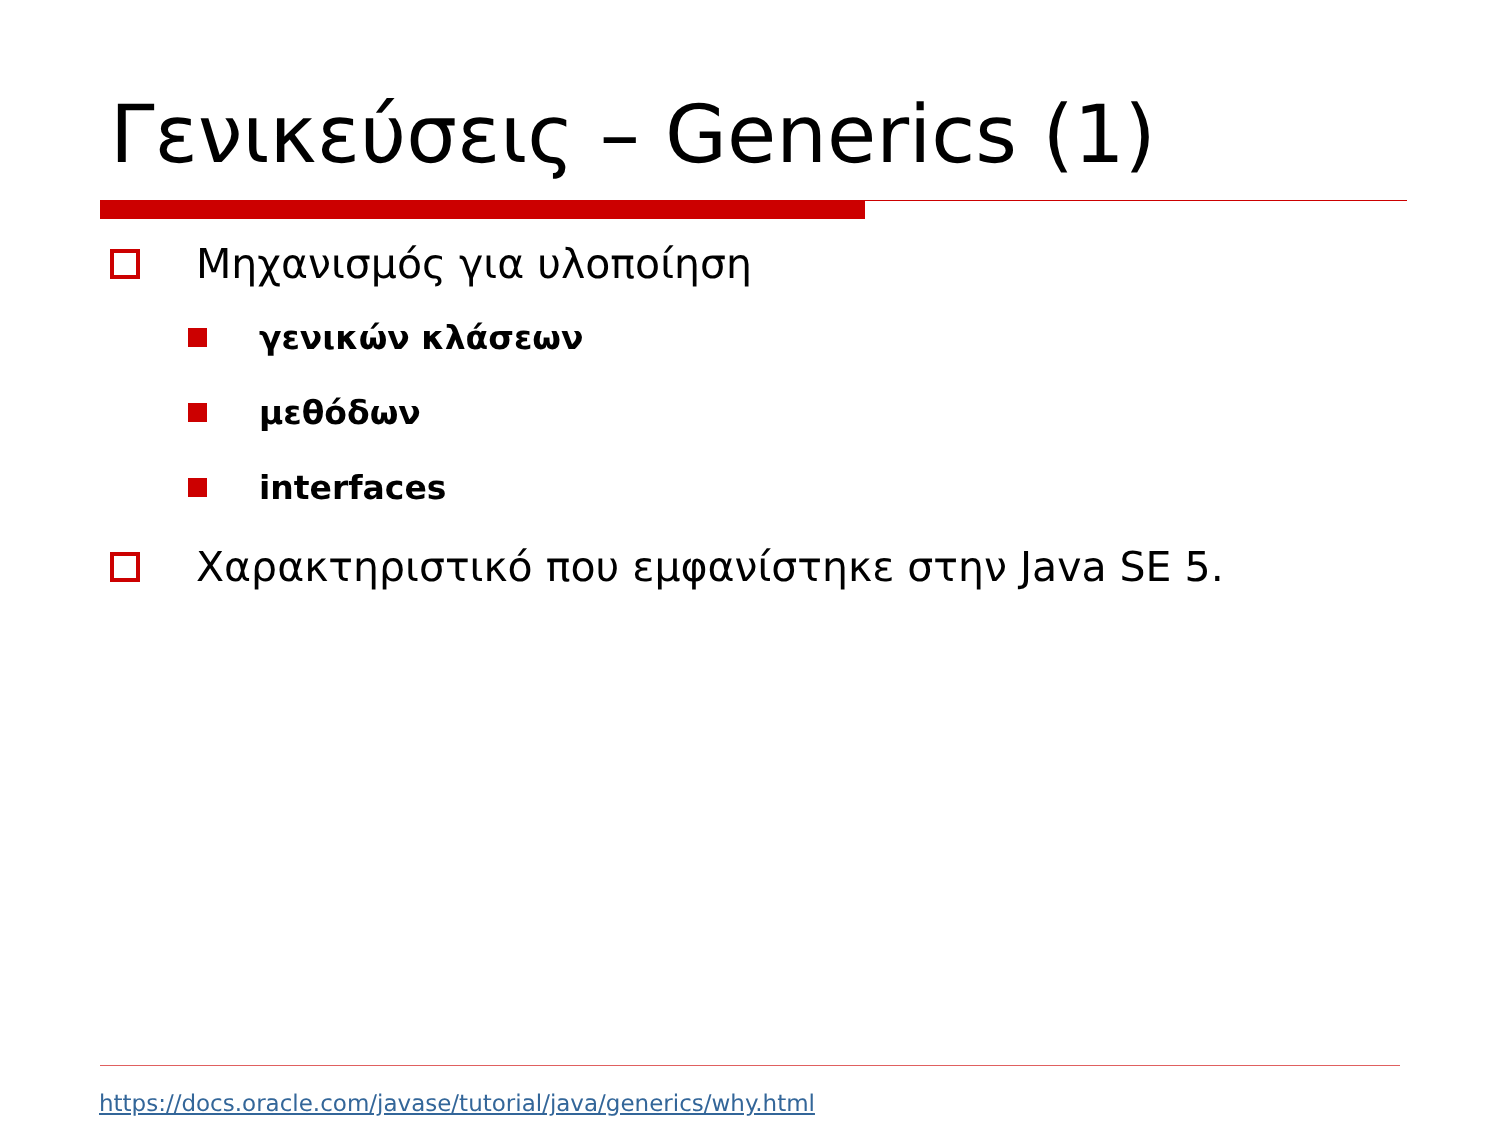Γενικεύσεις – Generics (1)
Μηχανισμός για υλοποίηση
γενικών κλάσεων
μεθόδων
interfaces
Χαρακτηριστικό που εμφανίστηκε στην Java SE 5.
https://docs.oracle.com/javase/tutorial/java/generics/why.html